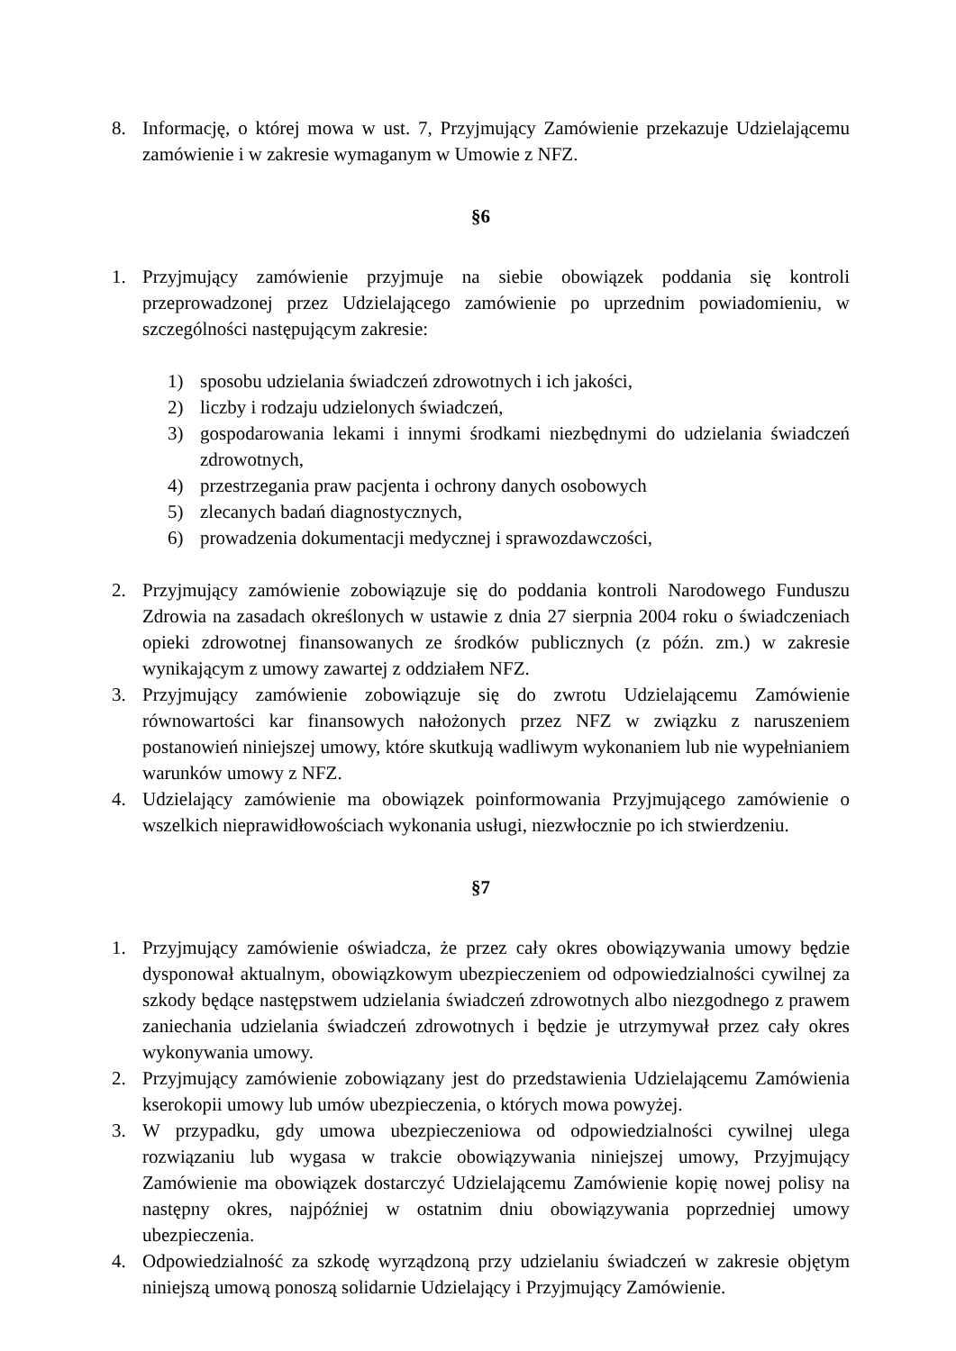8. Informację, o której mowa w ust. 7, Przyjmujący Zamówienie przekazuje Udzielającemu zamówienie i w zakresie wymaganym w Umowie z NFZ.
§6
1. Przyjmujący zamówienie przyjmuje na siebie obowiązek poddania się kontroli przeprowadzonej przez Udzielającego zamówienie po uprzednim powiadomieniu, w szczególności następującym zakresie:
1) sposobu udzielania świadczeń zdrowotnych i ich jakości,
2) liczby i rodzaju udzielonych świadczeń,
3) gospodarowania lekami i innymi środkami niezbędnymi do udzielania świadczeń zdrowotnych,
4) przestrzegania praw pacjenta i ochrony danych osobowych
5) zlecanych badań diagnostycznych,
6) prowadzenia dokumentacji medycznej i sprawozdawczości,
2. Przyjmujący zamówienie zobowiązuje się do poddania kontroli Narodowego Funduszu Zdrowia na zasadach określonych w ustawie z dnia 27 sierpnia 2004 roku o świadczeniach opieki zdrowotnej finansowanych ze środków publicznych (z późn. zm.) w zakresie wynikającym z umowy zawartej z oddziałem NFZ.
3. Przyjmujący zamówienie zobowiązuje się do zwrotu Udzielającemu Zamówienie równowartości kar finansowych nałożonych przez NFZ w związku z naruszeniem postanowień niniejszej umowy, które skutkują wadliwym wykonaniem lub nie wypełnianiem warunków umowy z NFZ.
4. Udzielający zamówienie ma obowiązek poinformowania Przyjmującego zamówienie o wszelkich nieprawidłowościach wykonania usługi, niezwłocznie po ich stwierdzeniu.
§7
1. Przyjmujący zamówienie oświadcza, że przez cały okres obowiązywania umowy będzie dysponował aktualnym, obowiązkowym ubezpieczeniem od odpowiedzialności cywilnej za szkody będące następstwem udzielania świadczeń zdrowotnych albo niezgodnego z prawem zaniechania udzielania świadczeń zdrowotnych i będzie je utrzymywał przez cały okres wykonywania umowy.
2. Przyjmujący zamówienie zobowiązany jest do przedstawienia Udzielającemu Zamówienia kserokopii umowy lub umów ubezpieczenia, o których mowa powyżej.
3. W przypadku, gdy umowa ubezpieczeniowa od odpowiedzialności cywilnej ulega rozwiązaniu lub wygasa w trakcie obowiązywania niniejszej umowy, Przyjmujący Zamówienie ma obowiązek dostarczyć Udzielającemu Zamówienie kopię nowej polisy na następny okres, najpóźniej w ostatnim dniu obowiązywania poprzedniej umowy ubezpieczenia.
4. Odpowiedzialność za szkodę wyrządzoną przy udzielaniu świadczeń w zakresie objętym niniejszą umową ponoszą solidarnie Udzielający i Przyjmujący Zamówienie.